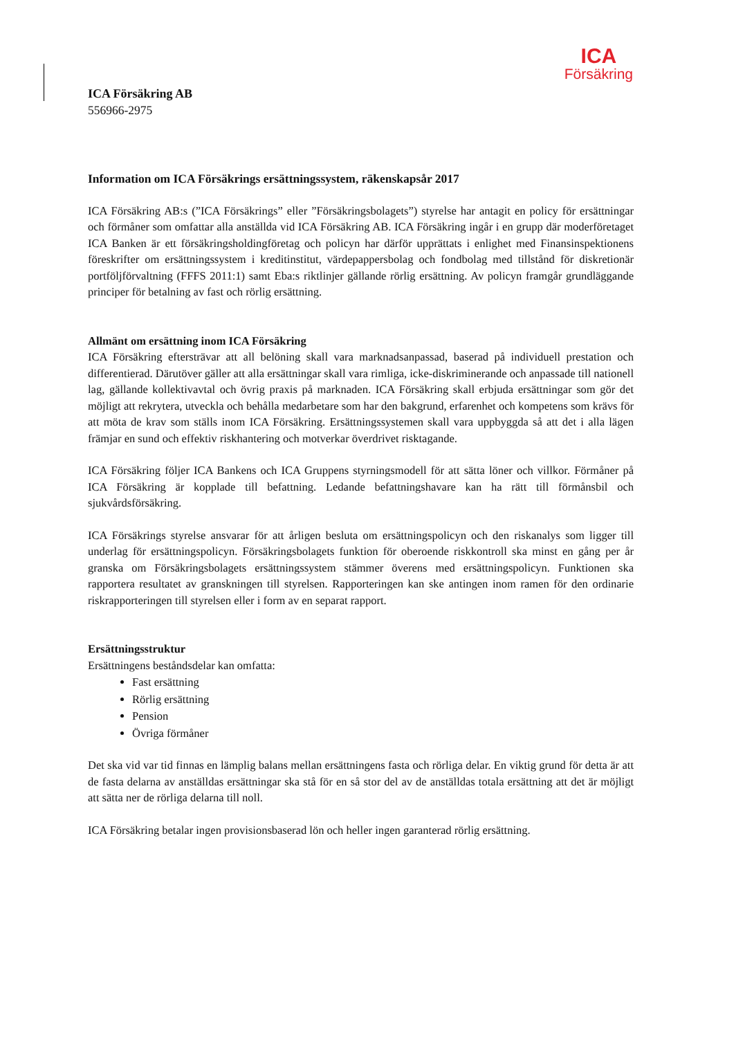ICA
Försäkring
ICA Försäkring AB
556966-2975
Information om ICA Försäkrings ersättningssystem, räkenskapsår 2017
ICA Försäkring AB:s (”ICA Försäkrings” eller ”Försäkringsbolagets”) styrelse har antagit en policy för ersättningar och förmåner som omfattar alla anställda vid ICA Försäkring AB. ICA Försäkring ingår i en grupp där moderföretaget ICA Banken är ett försäkringsholdingföretag och policyn har därför upprättats i enlighet med Finansinspektionens föreskrifter om ersättningssystem i kreditinstitut, värdepappersbolag och fondbolag med tillstånd för diskretionär portföljförvaltning (FFFS 2011:1) samt Eba:s riktlinjer gällande rörlig ersättning. Av policyn framgår grundläggande principer för betalning av fast och rörlig ersättning.
Allmänt om ersättning inom ICA Försäkring
ICA Försäkring eftersträvar att all belöning skall vara marknadsanpassad, baserad på individuell prestation och differentierad. Därutöver gäller att alla ersättningar skall vara rimliga, icke-diskriminerande och anpassade till nationell lag, gällande kollektivavtal och övrig praxis på marknaden. ICA Försäkring skall erbjuda ersättningar som gör det möjligt att rekrytera, utveckla och behålla medarbetare som har den bakgrund, erfarenhet och kompetens som krävs för att möta de krav som ställs inom ICA Försäkring. Ersättningssystemen skall vara uppbyggda så att det i alla lägen främjar en sund och effektiv riskhantering och motverkar överdrivet risktagande.
ICA Försäkring följer ICA Bankens och ICA Gruppens styrningsmodell för att sätta löner och villkor. Förmåner på ICA Försäkring är kopplade till befattning. Ledande befattningshavare kan ha rätt till förmånsbil och sjukvårdsförsäkring.
ICA Försäkrings styrelse ansvarar för att årligen besluta om ersättningspolicyn och den riskanalys som ligger till underlag för ersättningspolicyn. Försäkringsbolagets funktion för oberoende riskkontroll ska minst en gång per år granska om Försäkringsbolagets ersättningssystem stämmer överens med ersättningspolicyn. Funktionen ska rapportera resultatet av granskningen till styrelsen. Rapporteringen kan ske antingen inom ramen för den ordinarie riskrapporteringen till styrelsen eller i form av en separat rapport.
Ersättningsstruktur
Ersättningens beståndsdelar kan omfatta:
Fast ersättning
Rörlig ersättning
Pension
Övriga förmåner
Det ska vid var tid finnas en lämplig balans mellan ersättningens fasta och rörliga delar. En viktig grund för detta är att de fasta delarna av anställdas ersättningar ska stå för en så stor del av de anställdas totala ersättning att det är möjligt att sätta ner de rörliga delarna till noll.
ICA Försäkring betalar ingen provisionsbaserad lön och heller ingen garanterad rörlig ersättning.